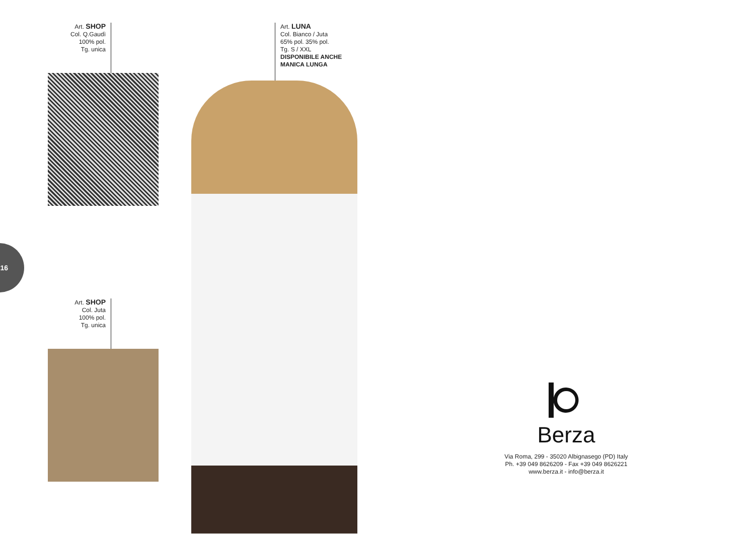Art. SHOP
Col. Q.Gaudì
100% pol.
Tg. unica
Art. LUNA
Col. Bianco / Juta
65% pol. 35% pol.
Tg. S / XXL
DISPONIBILE ANCHE
MANICA LUNGA
16
Art. SHOP
Col. Juta
100% pol.
Tg. unica
Berza
Via Roma, 299 - 35020 Albignasego (PD) Italy
Ph. +39 049 8626209 - Fax +39 049 8626221
www.berza.it - info@berza.it